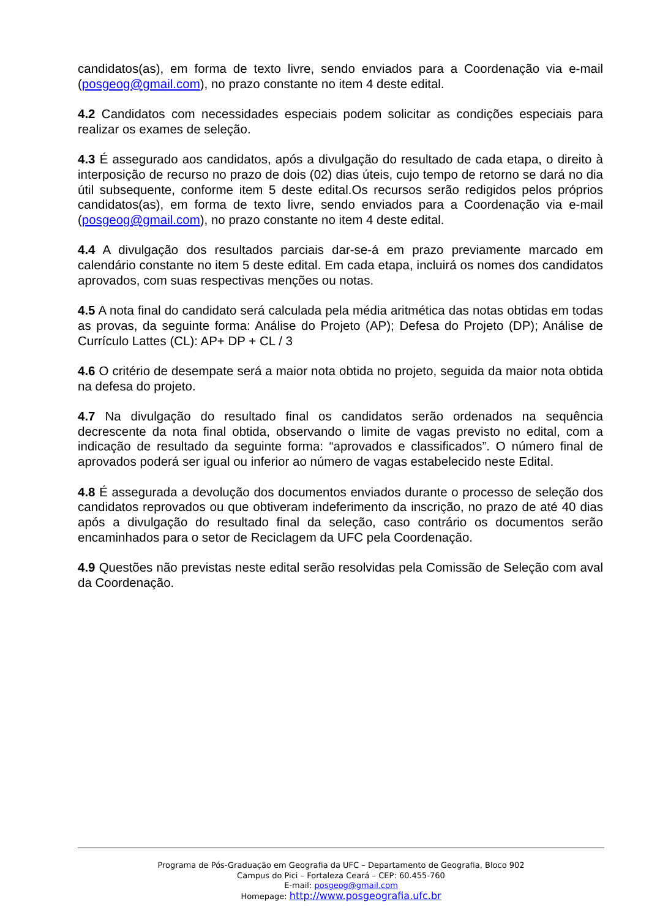candidatos(as), em forma de texto livre, sendo enviados para a Coordenação via e-mail (posgeog@gmail.com), no prazo constante no item 4 deste edital.
4.2 Candidatos com necessidades especiais podem solicitar as condições especiais para realizar os exames de seleção.
4.3 É assegurado aos candidatos, após a divulgação do resultado de cada etapa, o direito à interposição de recurso no prazo de dois (02) dias úteis, cujo tempo de retorno se dará no dia útil subsequente, conforme item 5 deste edital.Os recursos serão redigidos pelos próprios candidatos(as), em forma de texto livre, sendo enviados para a Coordenação via e-mail (posgeog@gmail.com), no prazo constante no item 4 deste edital.
4.4 A divulgação dos resultados parciais dar-se-á em prazo previamente marcado em calendário constante no item 5 deste edital. Em cada etapa, incluirá os nomes dos candidatos aprovados, com suas respectivas menções ou notas.
4.5 A nota final do candidato será calculada pela média aritmética das notas obtidas em todas as provas, da seguinte forma: Análise do Projeto (AP); Defesa do Projeto (DP); Análise de Currículo Lattes (CL): AP+ DP + CL / 3
4.6 O critério de desempate será a maior nota obtida no projeto, seguida da maior nota obtida na defesa do projeto.
4.7 Na divulgação do resultado final os candidatos serão ordenados na sequência decrescente da nota final obtida, observando o limite de vagas previsto no edital, com a indicação de resultado da seguinte forma: “aprovados e classificados”. O número final de aprovados poderá ser igual ou inferior ao número de vagas estabelecido neste Edital.
4.8 É assegurada a devolução dos documentos enviados durante o processo de seleção dos candidatos reprovados ou que obtiveram indeferimento da inscrição, no prazo de até 40 dias após a divulgação do resultado final da seleção, caso contrário os documentos serão encaminhados para o setor de Reciclagem da UFC pela Coordenação.
4.9 Questões não previstas neste edital serão resolvidas pela Comissão de Seleção com aval da Coordenação.
Programa de Pós-Graduação em Geografia da UFC – Departamento de Geografia, Bloco 902
Campus do Pici – Fortaleza Ceará – CEP: 60.455-760
E-mail: posgeog@gmail.com
Homepage: http://www.posgeografia.ufc.br